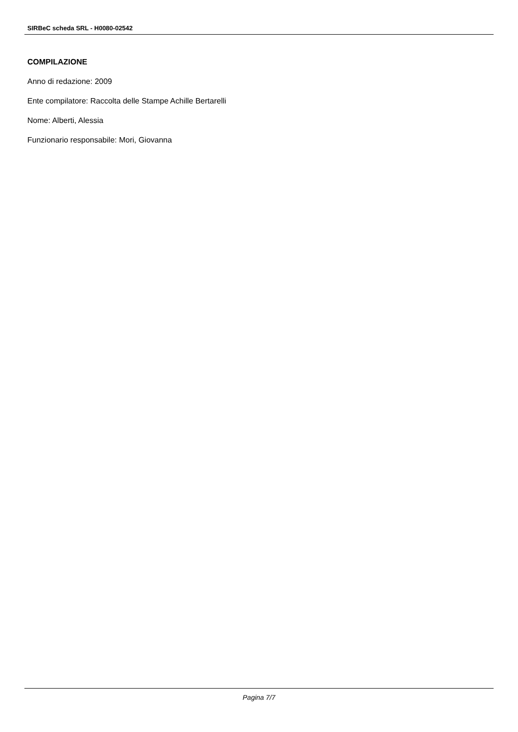SIRBeC scheda SRL - H0080-02542
COMPILAZIONE
Anno di redazione: 2009
Ente compilatore: Raccolta delle Stampe Achille Bertarelli
Nome: Alberti, Alessia
Funzionario responsabile: Mori, Giovanna
Pagina 7/7